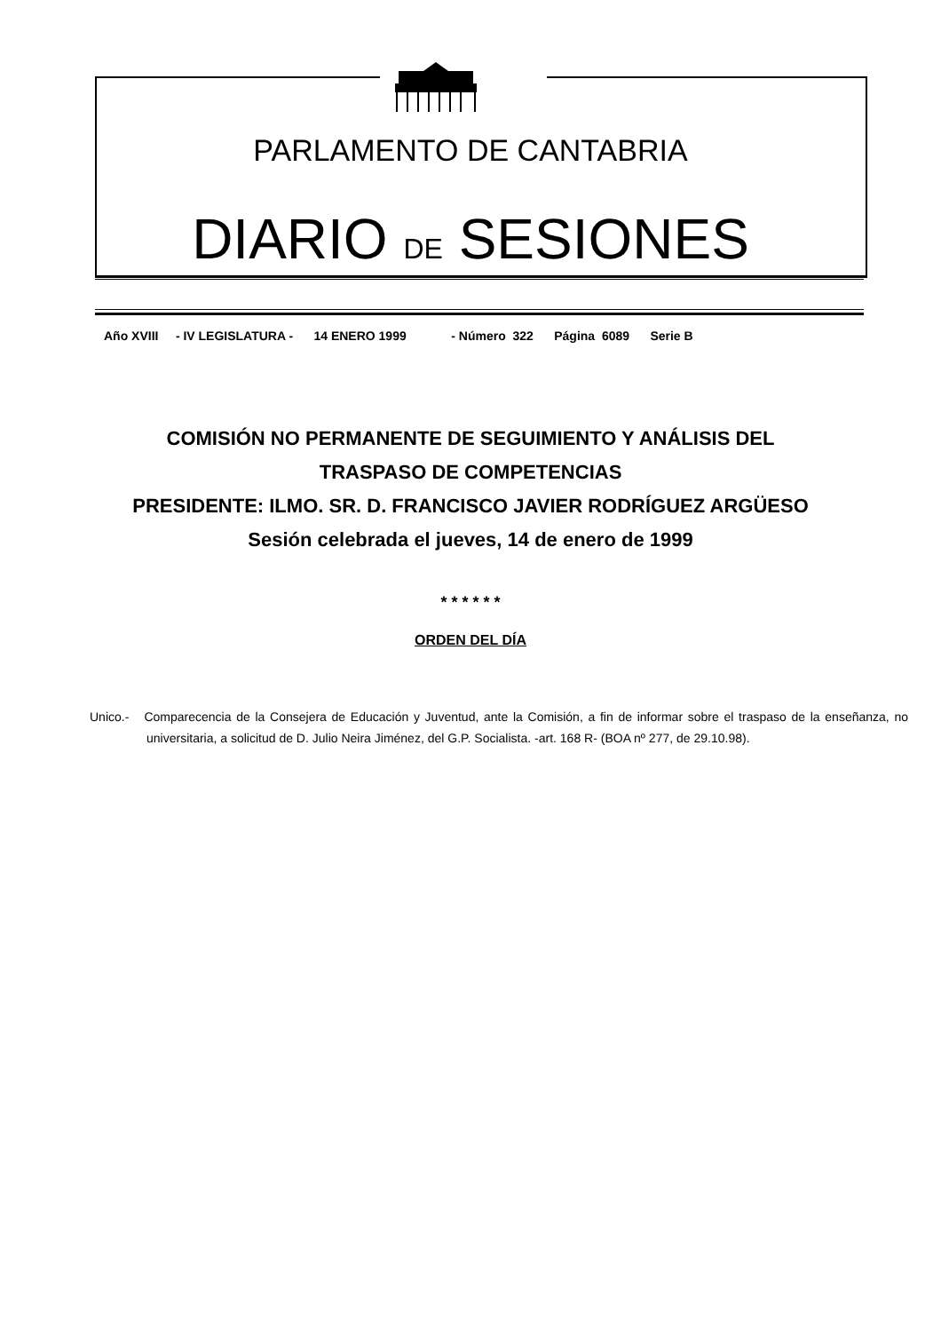PARLAMENTO DE CANTABRIA
DIARIO DE SESIONES
Año XVIII - IV LEGISLATURA - 14 ENERO 1999 - Número 322 Página 6089 Serie B
COMISIÓN NO PERMANENTE DE SEGUIMIENTO Y ANÁLISIS DEL
TRASPASO DE COMPETENCIAS
PRESIDENTE: ILMO. SR. D. FRANCISCO JAVIER RODRÍGUEZ ARGÜESO
Sesión celebrada el jueves, 14 de enero de 1999
* * * * * *
ORDEN DEL DÍA
Unico.- Comparecencia de la Consejera de Educación y Juventud, ante la Comisión, a fin de informar sobre el traspaso de la enseñanza, no universitaria, a solicitud de D. Julio Neira Jiménez, del G.P. Socialista. -art. 168 R- (BOA nº 277, de 29.10.98).